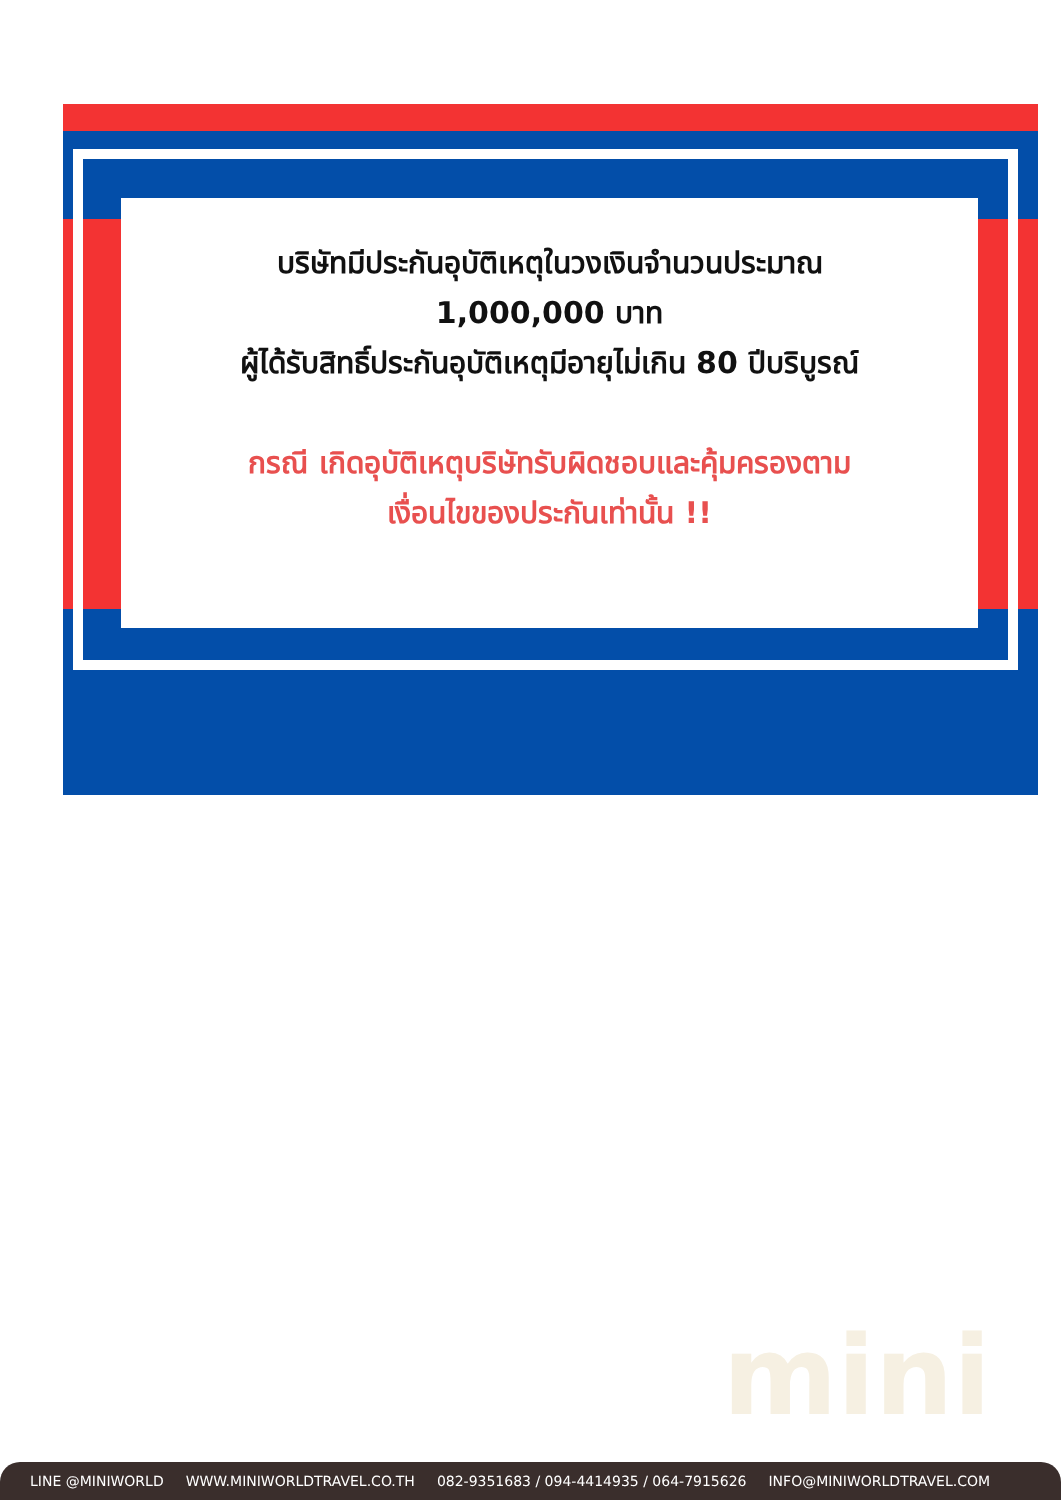บริษัทมีประกันอุบัติเหตุในวงเงินจำนวนประมาณ
1,000,000 บาท
ผู้ได้รับสิทธิ์ประกันอุบัติเหตุมีอายุไม่เกิน 80 ปีบริบูรณ์
กรณี เกิดอุบัติเหตุบริษัทรับผิดชอบและคุ้มครองตาม
เงื่อนไขของประกันเท่านั้น !!
mini
LINE @MINIWORLD WWW.MINIWORLDTRAVEL.CO.TH 082-9351683 / 094-4414935 / 064-7915626 INFO@MINIWORLDTRAVEL.COM